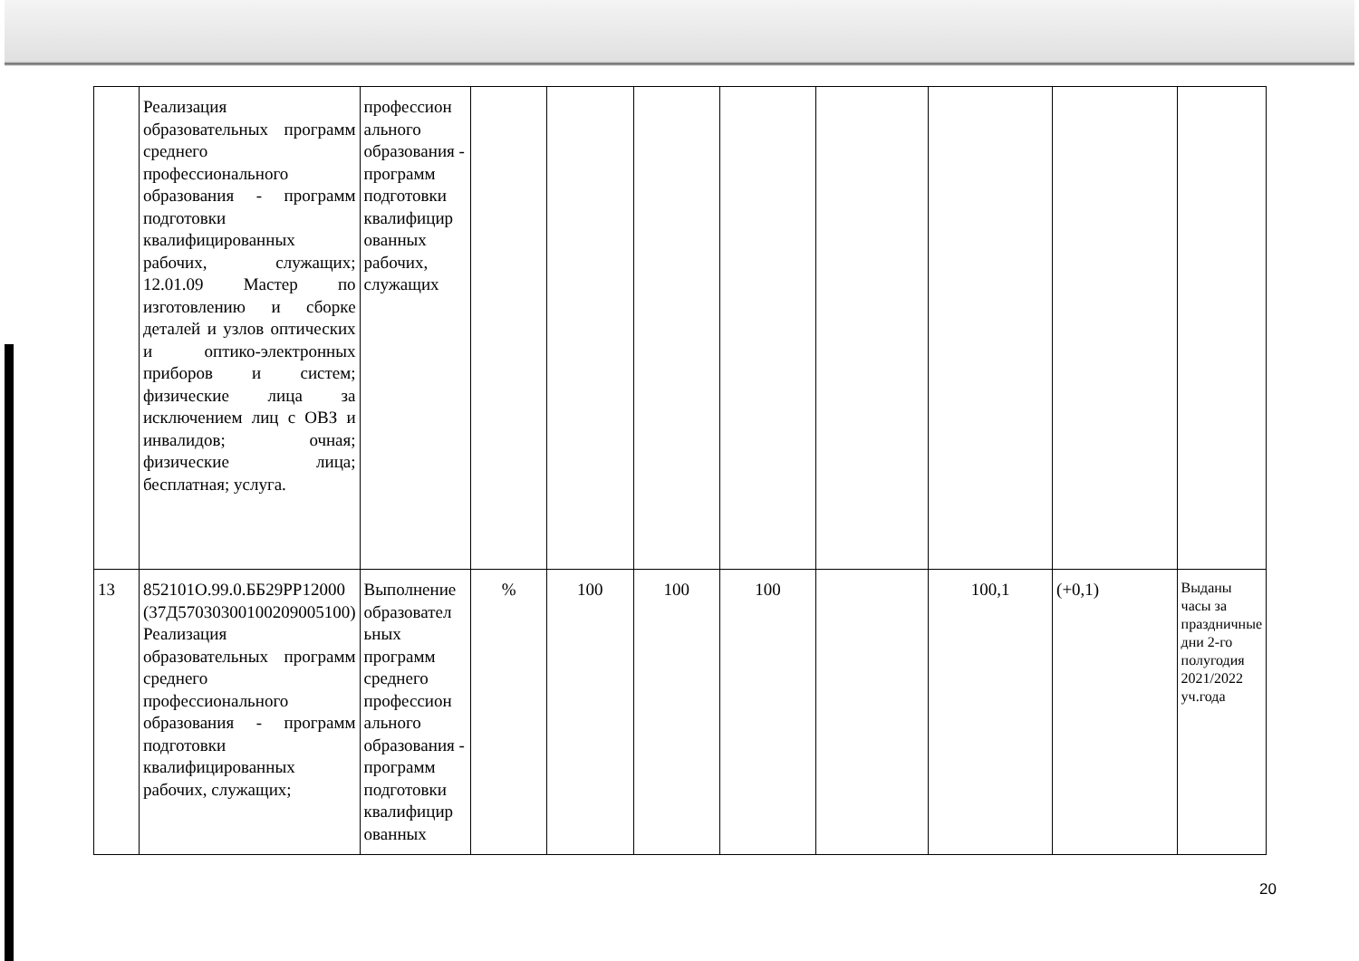| | Реализация образовательных программ среднего профессионального образования - программ подготовки квалифицированных рабочих, служащих; 12.01.09 Мастер по изготовлению и сборке деталей и узлов оптических и оптико-электронных приборов и систем; физические лица за исключением лиц с ОВЗ и инвалидов; очная; физические лица; бесплатная; услуга. | профессион ального образования - программ подготовки квалифицир ованных рабочих, служащих | | | | | | | | |
| 13 | 852101О.99.0.ББ29РР12000 (37Д57030300100209005100) Реализация образовательных программ среднего профессионального образования - программ подготовки квалифицированных рабочих, служащих; | Выполнение образовател ьных программ среднего профессион ального образования - программ подготовки квалифицир ованных | % | 100 | 100 | 100 | | 100,1 | (+0,1) | Выданы часы за праздничные дни 2-го полугодия 2021/2022 уч.года |
20